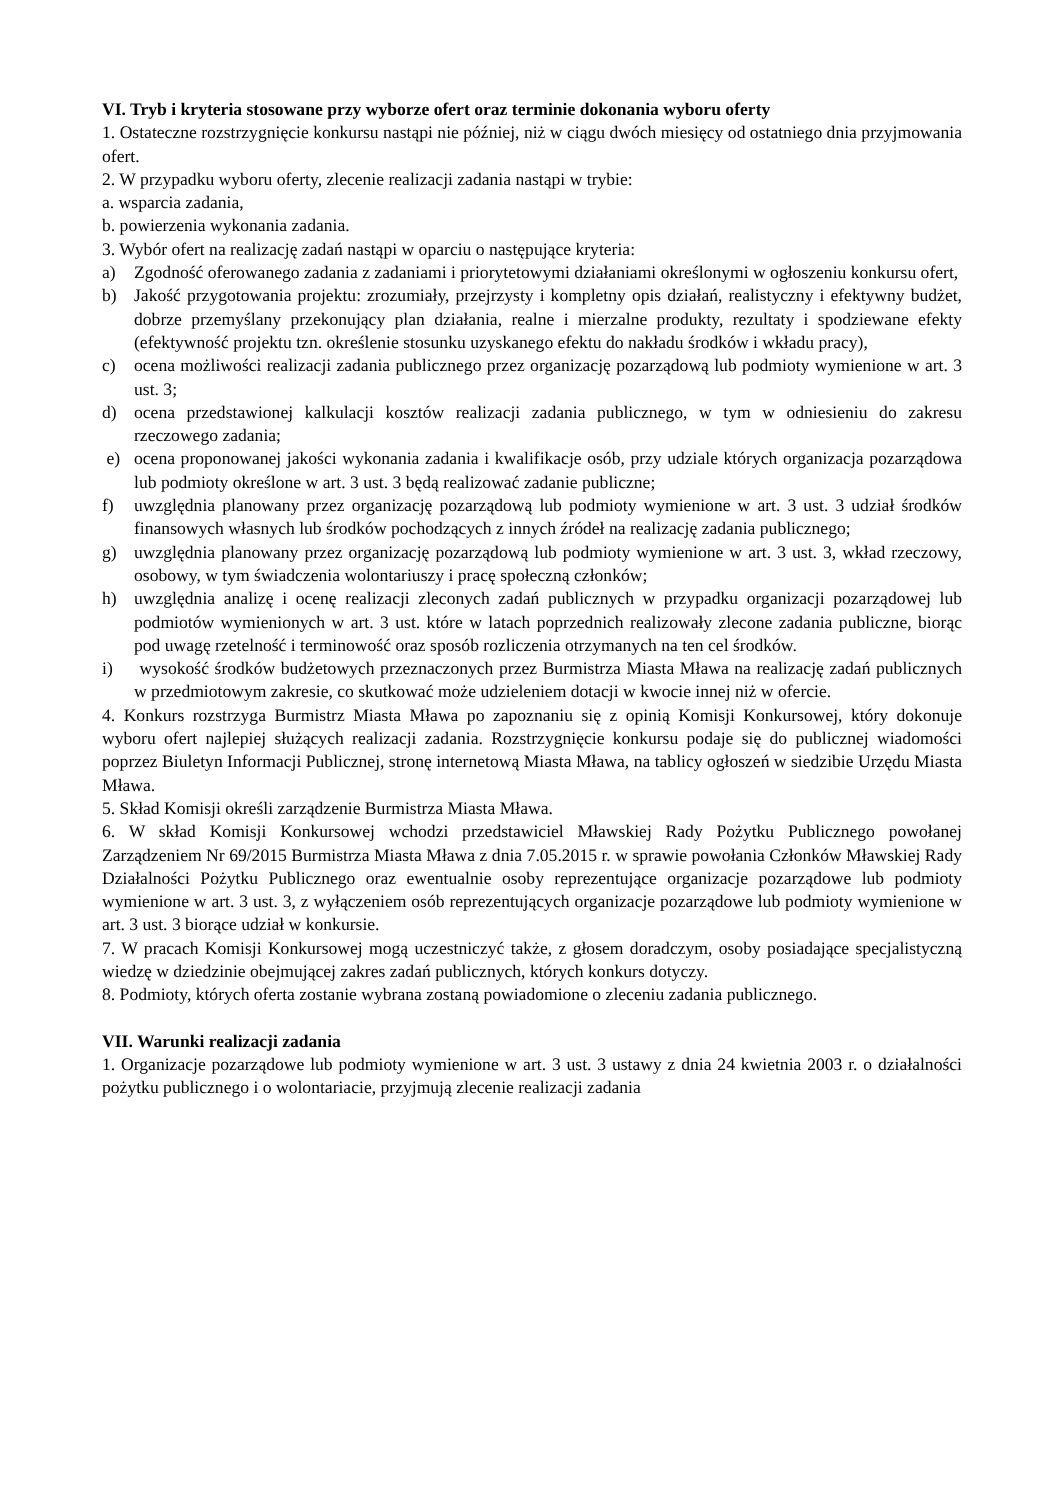VI. Tryb i kryteria stosowane przy wyborze ofert oraz terminie dokonania wyboru oferty
1. Ostateczne rozstrzygnięcie konkursu nastąpi nie później, niż w ciągu dwóch miesięcy od ostatniego dnia przyjmowania ofert.
2. W przypadku wyboru oferty, zlecenie realizacji zadania nastąpi w trybie:
a. wsparcia zadania,
b. powierzenia wykonania zadania.
3. Wybór ofert na realizację zadań nastąpi w oparciu o następujące kryteria:
a) Zgodność oferowanego zadania z zadaniami i priorytetowymi działaniami określonymi w ogłoszeniu konkursu ofert,
b) Jakość przygotowania projektu: zrozumiały, przejrzysty i kompletny opis działań, realistyczny i efektywny budżet, dobrze przemyślany przekonujący plan działania, realne i mierzalne produkty, rezultaty i spodziewane efekty (efektywność projektu tzn. określenie stosunku uzyskanego efektu do nakładu środków i wkładu pracy),
c) ocena możliwości realizacji zadania publicznego przez organizację pozarządową lub podmioty wymienione w art. 3 ust. 3;
d) ocena przedstawionej kalkulacji kosztów realizacji zadania publicznego, w tym w odniesieniu do zakresu rzeczowego zadania;
e) ocena proponowanej jakości wykonania zadania i kwalifikacje osób, przy udziale których organizacja pozarządowa lub podmioty określone w art. 3 ust. 3 będą realizować zadanie publiczne;
f) uwzględnia planowany przez organizację pozarządową lub podmioty wymienione w art. 3 ust. 3 udział środków finansowych własnych lub środków pochodzących z innych źródeł na realizację zadania publicznego;
g) uwzględnia planowany przez organizację pozarządową lub podmioty wymienione w art. 3 ust. 3, wkład rzeczowy, osobowy, w tym świadczenia wolontariuszy i pracę społeczną członków;
h) uwzględnia analizę i ocenę realizacji zleconych zadań publicznych w przypadku organizacji pozarządowej lub podmiotów wymienionych w art. 3 ust. które w latach poprzednich realizowały zlecone zadania publiczne, biorąc pod uwagę rzetelność i terminowość oraz sposób rozliczenia otrzymanych na ten cel środków.
i) wysokość środków budżetowych przeznaczonych przez Burmistrza Miasta Mława na realizację zadań publicznych w przedmiotowym zakresie, co skutkować może udzieleniem dotacji w kwocie innej niż w ofercie.
4. Konkurs rozstrzyga Burmistrz Miasta Mława po zapoznaniu się z opinią Komisji Konkursowej, który dokonuje wyboru ofert najlepiej służących realizacji zadania. Rozstrzygnięcie konkursu podaje się do publicznej wiadomości poprzez Biuletyn Informacji Publicznej, stronę internetową Miasta Mława, na tablicy ogłoszeń w siedzibie Urzędu Miasta Mława.
5. Skład Komisji określi zarządzenie Burmistrza Miasta Mława.
6. W skład Komisji Konkursowej wchodzi przedstawiciel Mławskiej Rady Pożytku Publicznego powołanej Zarządzeniem Nr 69/2015 Burmistrza Miasta Mława z dnia 7.05.2015 r. w sprawie powołania Członków Mławskiej Rady Działalności Pożytku Publicznego oraz ewentualnie osoby reprezentujące organizacje pozarządowe lub podmioty wymienione w art. 3 ust. 3, z wyłączeniem osób reprezentujących organizacje pozarządowe lub podmioty wymienione w art. 3 ust. 3 biorące udział w konkursie.
7. W pracach Komisji Konkursowej mogą uczestniczyć także, z głosem doradczym, osoby posiadające specjalistyczną wiedzę w dziedzinie obejmującej zakres zadań publicznych, których konkurs dotyczy.
8. Podmioty, których oferta zostanie wybrana zostaną powiadomione o zleceniu zadania publicznego.
VII. Warunki realizacji zadania
1. Organizacje pozarządowe lub podmioty wymienione w art. 3 ust. 3 ustawy z dnia 24 kwietnia 2003 r. o działalności pożytku publicznego i o wolontariacie, przyjmują zlecenie realizacji zadania